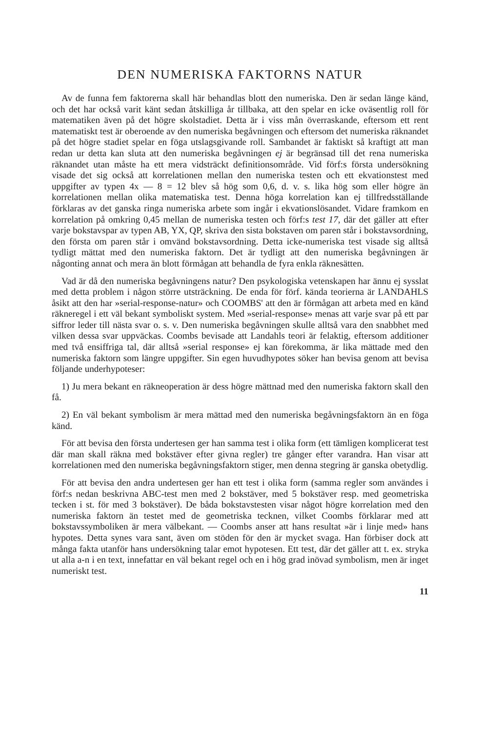DEN NUMERISKA FAKTORNS NATUR
Av de funna fem faktorerna skall här behandlas blott den numeriska. Den är sedan länge känd, och det har också varit känt sedan åtskilliga år tillbaka, att den spelar en icke oväsentlig roll för matematiken även på det högre skolstadiet. Detta är i viss mån överraskande, eftersom ett rent matematiskt test är oberoende av den numeriska begåvningen och eftersom det numeriska räknandet på det högre stadiet spelar en föga utslagsgivande roll. Sambandet är faktiskt så kraftigt att man redan ur detta kan sluta att den numeriska begåvningen ej är begränsad till det rena numeriska räknandet utan måste ha ett mera vidsträckt definitionsområde. Vid förf:s första undersökning visade det sig också att korrelationen mellan den numeriska testen och ett ekvationstest med uppgifter av typen 4x — 8 = 12 blev så hög som 0,6, d. v. s. lika hög som eller högre än korrelationen mellan olika matematiska test. Denna höga korrelation kan ej tillfredsställande förklaras av det ganska ringa numeriska arbete som ingår i ekvationslösandet. Vidare framkom en korrelation på omkring 0,45 mellan de numeriska testen och förf:s test 17, där det gäller att efter varje bokstavspar av typen AB, YX, QP, skriva den sista bokstaven om paren står i bokstavsordning, den första om paren står i omvänd bokstavsordning. Detta icke-numeriska test visade sig alltså tydligt mättat med den numeriska faktorn. Det är tydligt att den numeriska begåvningen är någonting annat och mera än blott förmågan att behandla de fyra enkla räknesätten.
Vad är då den numeriska begåvningens natur? Den psykologiska vetenskapen har ännu ej sysslat med detta problem i någon större utsträckning. De enda för förf. kända teorierna är LANDAHLS åsikt att den har »serial-response-natur» och COOMBS' att den är förmågan att arbeta med en känd räkneregel i ett väl bekant symboliskt system. Med »serial-response» menas att varje svar på ett par siffror leder till nästa svar o. s. v. Den numeriska begåvningen skulle alltså vara den snabbhet med vilken dessa svar uppväckas. Coombs bevisade att Landahls teori är felaktig, eftersom additioner med två ensiffriga tal, där alltså »serial response» ej kan förekomma, är lika mättade med den numeriska faktorn som längre uppgifter. Sin egen huvudhypotes söker han bevisa genom att bevisa följande underhypoteser:
1) Ju mera bekant en räkneoperation är dess högre mättnad med den numeriska faktorn skall den få.
2) En väl bekant symbolism är mera mättad med den numeriska begåvningsfaktorn än en föga känd.
För att bevisa den första undertesen ger han samma test i olika form (ett tämligen komplicerat test där man skall räkna med bokstäver efter givna regler) tre gånger efter varandra. Han visar att korrelationen med den numeriska begåvningsfaktorn stiger, men denna stegring är ganska obetydlig.
För att bevisa den andra undertesen ger han ett test i olika form (samma regler som användes i förf:s nedan beskrivna ABC-test men med 2 bokstäver, med 5 bokstäver resp. med geometriska tecken i st. för med 3 bokstäver). De båda bokstavstesten visar något högre korrelation med den numeriska faktorn än testet med de geometriska tecknen, vilket Coombs förklarar med att bokstavssymboliken är mera välbekant. — Coombs anser att hans resultat »är i linje med» hans hypotes. Detta synes vara sant, även om stöden för den är mycket svaga. Han förbiser dock att många fakta utanför hans undersökning talar emot hypotesen. Ett test, där det gäller att t. ex. stryka ut alla a-n i en text, innefattar en väl bekant regel och en i hög grad inövad symbolism, men är inget numeriskt test.
11